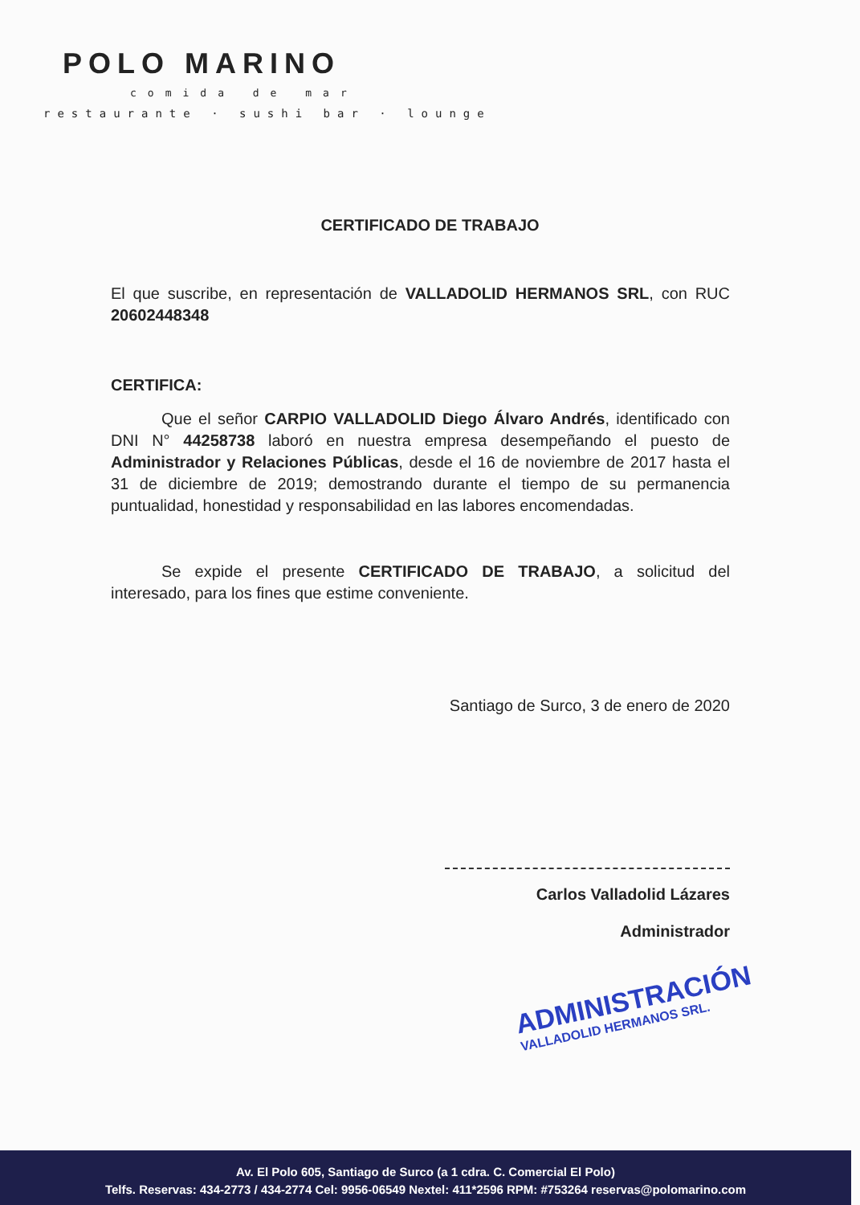POLO MARINO
comida de mar
restaurante · sushi bar · lounge
CERTIFICADO DE TRABAJO
El que suscribe, en representación de VALLADOLID HERMANOS SRL, con RUC 20602448348
CERTIFICA:
Que el señor CARPIO VALLADOLID Diego Álvaro Andrés, identificado con DNI N° 44258738 laboró en nuestra empresa desempeñando el puesto de Administrador y Relaciones Públicas, desde el 16 de noviembre de 2017 hasta el 31 de diciembre de 2019; demostrando durante el tiempo de su permanencia puntualidad, honestidad y responsabilidad en las labores encomendadas.
Se expide el presente CERTIFICADO DE TRABAJO, a solicitud del interesado, para los fines que estime conveniente.
Santiago de Surco, 3 de enero de 2020
Carlos Valladolid Lázares
Administrador
ADMINISTRACIÓN
VALLADOLID HERMANOS SRL.
Av. El Polo 605, Santiago de Surco (a 1 cdra. C. Comercial El Polo)
Telfs. Reservas: 434-2773 / 434-2774 Cel: 9956-06549 Nextel: 411*2596 RPM: #753264 reservas@polomarino.com